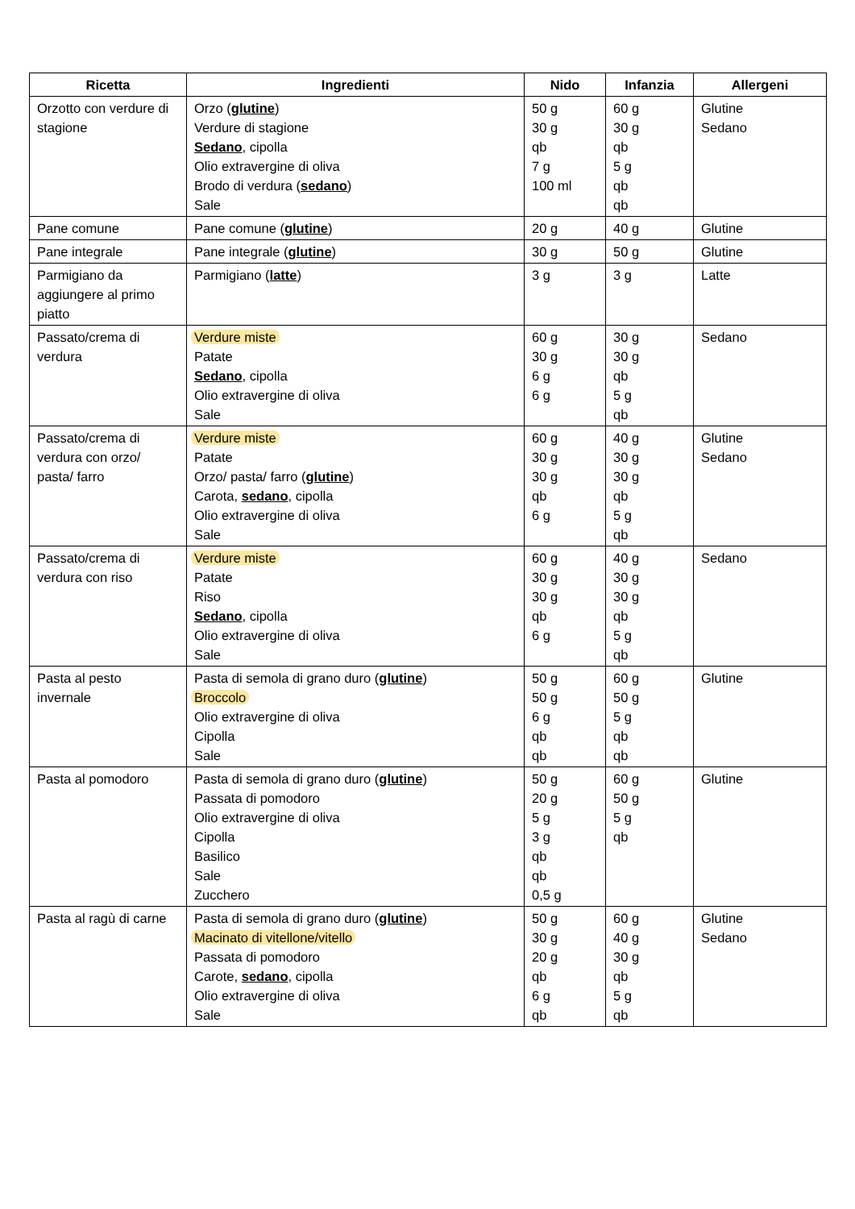| Ricetta | Ingredienti | Nido | Infanzia | Allergeni |
| --- | --- | --- | --- | --- |
| Orzotto con verdure di stagione | Orzo ( glutine ) Verdure di stagione Sedano , cipolla Olio extravergine di oliva Brodo di verdura ( sedano ) Sale | 50 g 30 g qb 7 g 100 ml | 60 g 30 g qb 5 g qb qb | Glutine Sedano |
| Pane comune | Pane comune ( glutine ) | 20 g | 40 g | Glutine |
| Pane integrale | Pane integrale ( glutine ) | 30 g | 50 g | Glutine |
| Parmigiano da aggiungere al primo piatto | Parmigiano ( latte ) | 3 g | 3 g | Latte |
| Passato/crema di verdura | Verdure miste Patate Sedano , cipolla Olio extravergine di oliva Sale | 60 g 30 g 6 g 6 g | 30 g 30 g qb 5 g qb | Sedano |
| Passato/crema di verdura con orzo/ pasta/ farro | Verdure miste Patate Orzo/ pasta/ farro ( glutine ) Carota, sedano , cipolla Olio extravergine di oliva Sale | 60 g 30 g 30 g qb 6 g | 40 g 30 g 30 g qb 5 g qb | Glutine Sedano |
| Passato/crema di verdura con riso | Verdure miste Patate Riso Sedano , cipolla Olio extravergine di oliva Sale | 60 g 30 g 30 g qb 6 g | 40 g 30 g 30 g qb 5 g qb | Sedano |
| Pasta al pesto invernale | Pasta di semola di grano duro ( glutine ) Broccolo Olio extravergine di oliva Cipolla Sale | 50 g 50 g 6 g qb qb | 60 g 50 g 5 g qb qb | Glutine |
| Pasta al pomodoro | Pasta di semola di grano duro ( glutine ) Passata di pomodoro Olio extravergine di oliva Cipolla Basilico Sale Zucchero | 50 g 20 g 5 g 3 g qb qb 0,5 g | 60 g 50 g 5 g qb | Glutine |
| Pasta al ragù di carne | Pasta di semola di grano duro ( glutine ) Macinato di vitellone/vitello Passata di pomodoro Carote, sedano , cipolla Olio extravergine di oliva Sale | 50 g 30 g 20 g qb 6 g qb | 60 g 40 g 30 g qb 5 g qb | Glutine Sedano |